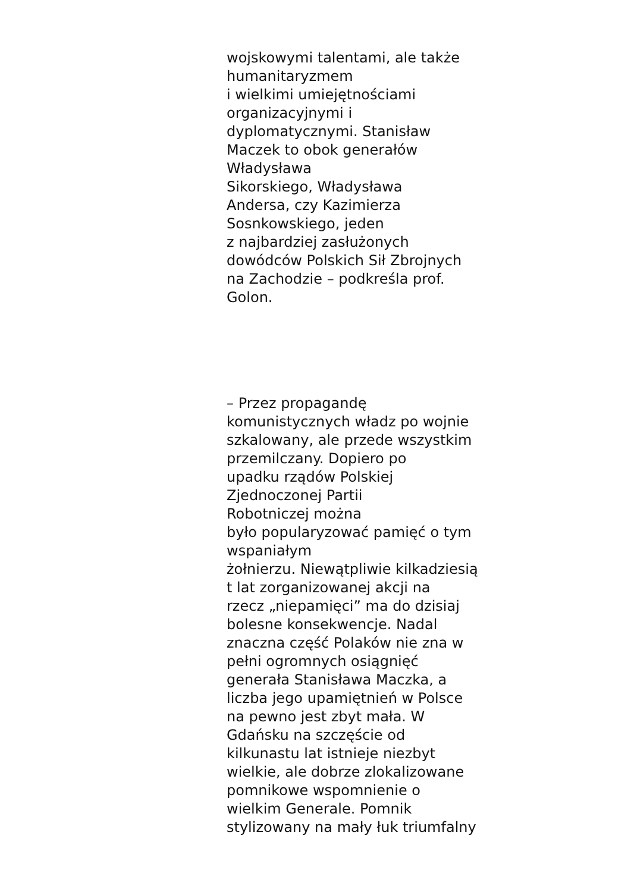wojskowymi talentami, ale także
humanitaryzmem
i wielkimi umiejętnościami
organizacyjnymi i
dyplomatycznymi. Stanisław
Maczek to obok generałów
Władysława
Sikorskiego, Władysława
Andersa, czy Kazimierza
Sosnkowskiego, jeden
z najbardziej zasłużonych
dowódców Polskich Sił Zbrojnych
na Zachodzie – podkreśla prof.
Golon.
– Przez propagandę
komunistycznych władz po wojnie
szkalowany, ale przede wszystkim
przemilczany. Dopiero po
upadku rządów Polskiej
Zjednoczonej Partii
Robotniczej można
było popularyzować pamięć o tym
wspaniałym
żołnierzu. Niewątpliwie kilkadziesią
t lat zorganizowanej akcji na
rzecz „niepamięci” ma do dzisiaj
bolesne konsekwencje. Nadal
znaczna część Polaków nie zna w
pełni ogromnych osiągnięć
generała Stanisława Maczka, a
liczba jego upamiętnień w Polsce
na pewno jest zbyt mała. W
Gdańsku na szczęście od
kilkunastu lat istnieje niezbyt
wielkie, ale dobrze zlokalizowane
pomnikowe wspomnienie o
wielkim Generale. Pomnik
stylizowany na mały łuk triumfalny